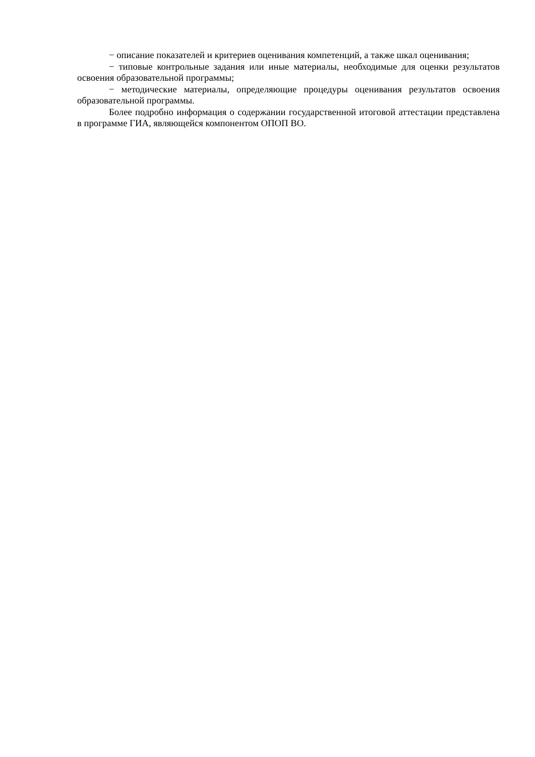− описание показателей и критериев оценивания компетенций, а также шкал оценивания;
− типовые контрольные задания или иные материалы, необходимые для оценки результатов освоения образовательной программы;
− методические материалы, определяющие процедуры оценивания результатов освоения образовательной программы.
Более подробно информация о содержании государственной итоговой аттестации представлена в программе ГИА, являющейся компонентом ОПОП ВО.